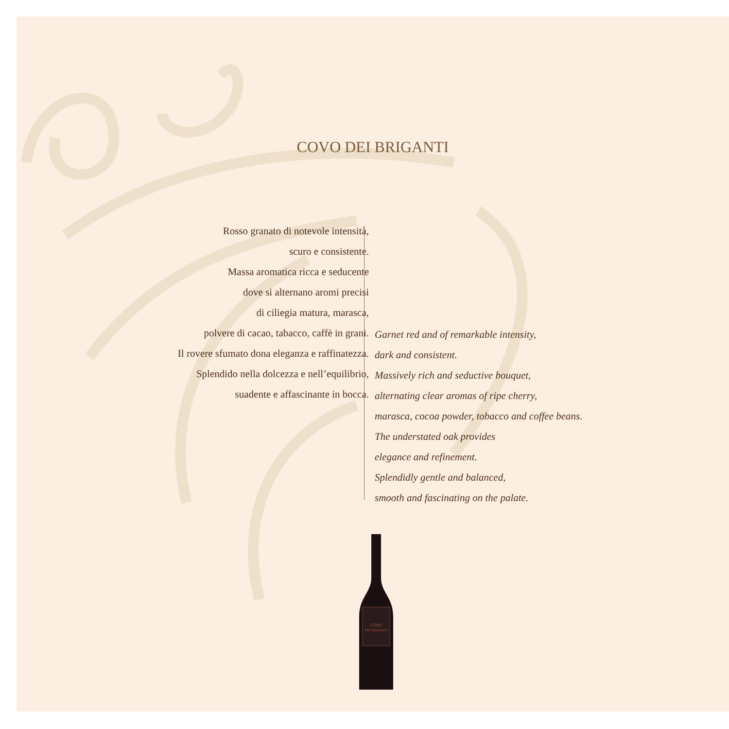COVO DEI BRIGANTI
Rosso granato di notevole intensità,
scuro e consistente.
Massa aromatica ricca e seducente
dove si alternano aromi precisi
di ciliegia matura, marasca,
polvere di cacao, tabacco, caffè in grani.
Il rovere sfumato dona eleganza e raffinatezza.
Splendido nella dolcezza e nell’equilibrio,
suadente e affascinante in bocca.
Garnet red and of remarkable intensity,
dark and consistent.
Massively rich and seductive bouquet,
alternating clear aromas of ripe cherry,
marasca, cocoa powder, tobacco and coffee beans.
The understated oak provides
elegance and refinement.
Splendidly gentle and balanced,
smooth and fascinating on the palate.
COVO
DEI BRIGANTI